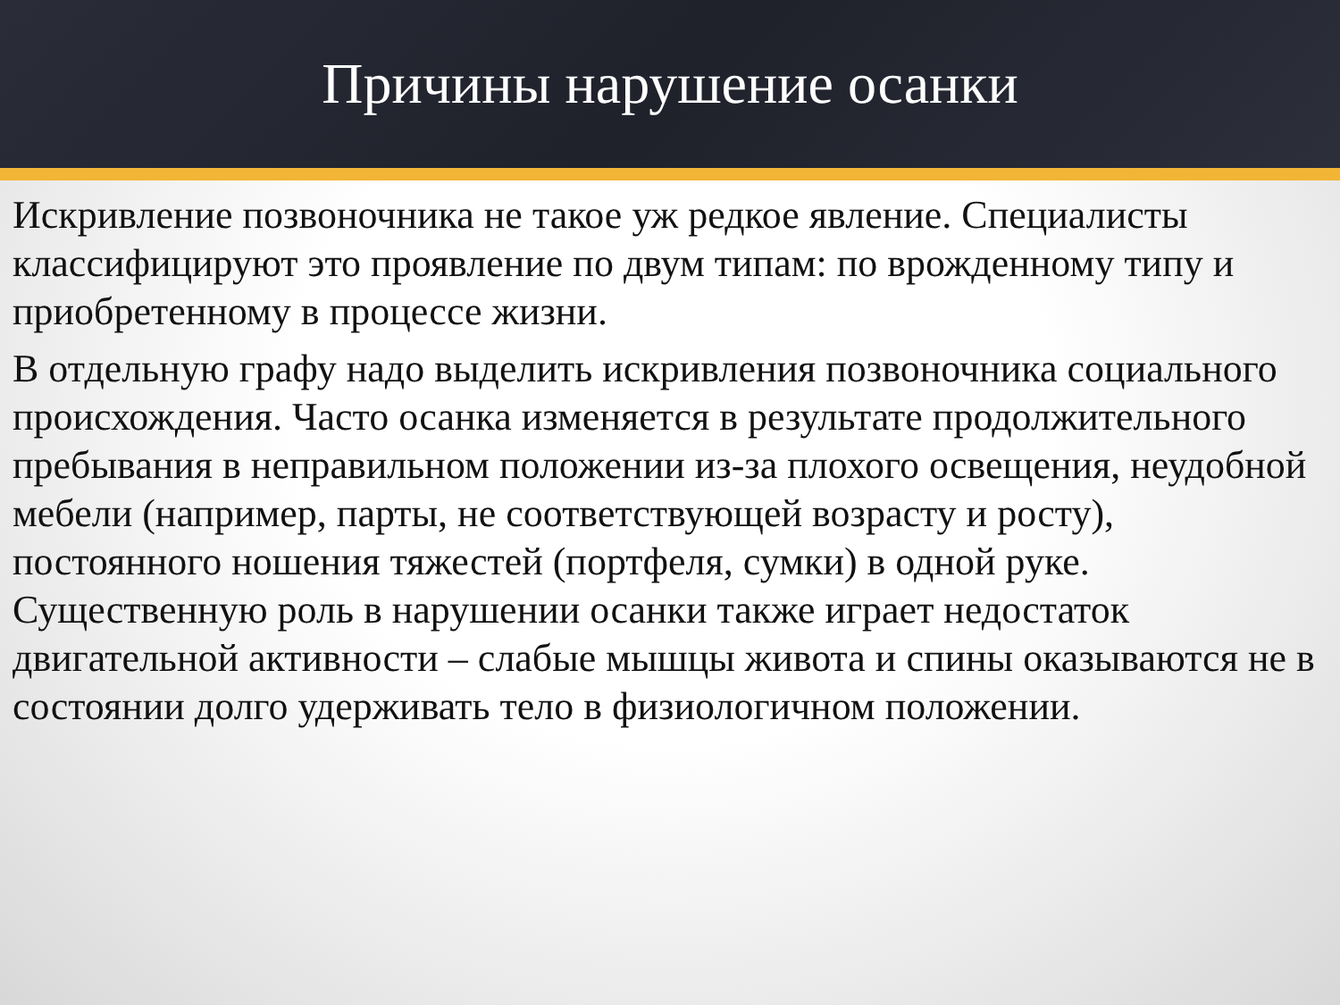Причины нарушение осанки
Искривление позвоночника не такое уж редкое явление. Специалисты классифицируют это проявление по двум типам: по врожденному типу и приобретенному в процессе жизни.
В отдельную графу надо выделить искривления позвоночника социального происхождения. Часто осанка изменяется в результате продолжительного пребывания в неправильном положении из-за плохого освещения, неудобной мебели (например, парты, не соответствующей возрасту и росту), постоянного ношения тяжестей (портфеля, сумки) в одной руке. Существенную роль в нарушении осанки также играет недостаток двигательной активности – слабые мышцы живота и спины оказываются не в состоянии долго удерживать тело в физиологичном положении.